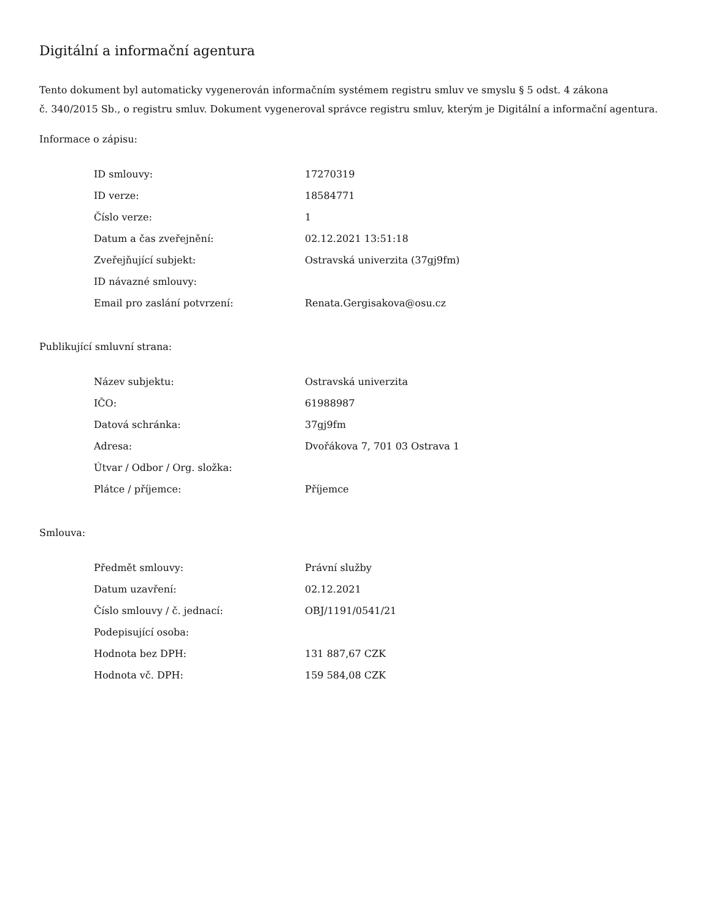Digitální a informační agentura
Tento dokument byl automaticky vygenerován informačním systémem registru smluv ve smyslu § 5 odst. 4 zákona
č. 340/2015 Sb., o registru smluv. Dokument vygeneroval správce registru smluv, kterým je Digitální a informační agentura.
Informace o zápisu:
| ID smlouvy: | 17270319 |
| ID verze: | 18584771 |
| Číslo verze: | 1 |
| Datum a čas zveřejnění: | 02.12.2021 13:51:18 |
| Zveřejňující subjekt: | Ostravská univerzita (37gj9fm) |
| ID návazné smlouvy: | |
| Email pro zaslání potvrzení: | Renata.Gergisakova@osu.cz |
Publikující smluvní strana:
| Název subjektu: | Ostravská univerzita |
| IČO: | 61988987 |
| Datová schránka: | 37gj9fm |
| Adresa: | Dvořákova 7, 701 03 Ostrava 1 |
| Útvar / Odbor / Org. složka: | |
| Plátce / příjemce: | Příjemce |
Smlouva:
| Předmět smlouvy: | Právní služby |
| Datum uzavření: | 02.12.2021 |
| Číslo smlouvy / č. jednací: | OBJ/1191/0541/21 |
| Podepisující osoba: | |
| Hodnota bez DPH: | 131 887,67 CZK |
| Hodnota vč. DPH: | 159 584,08 CZK |